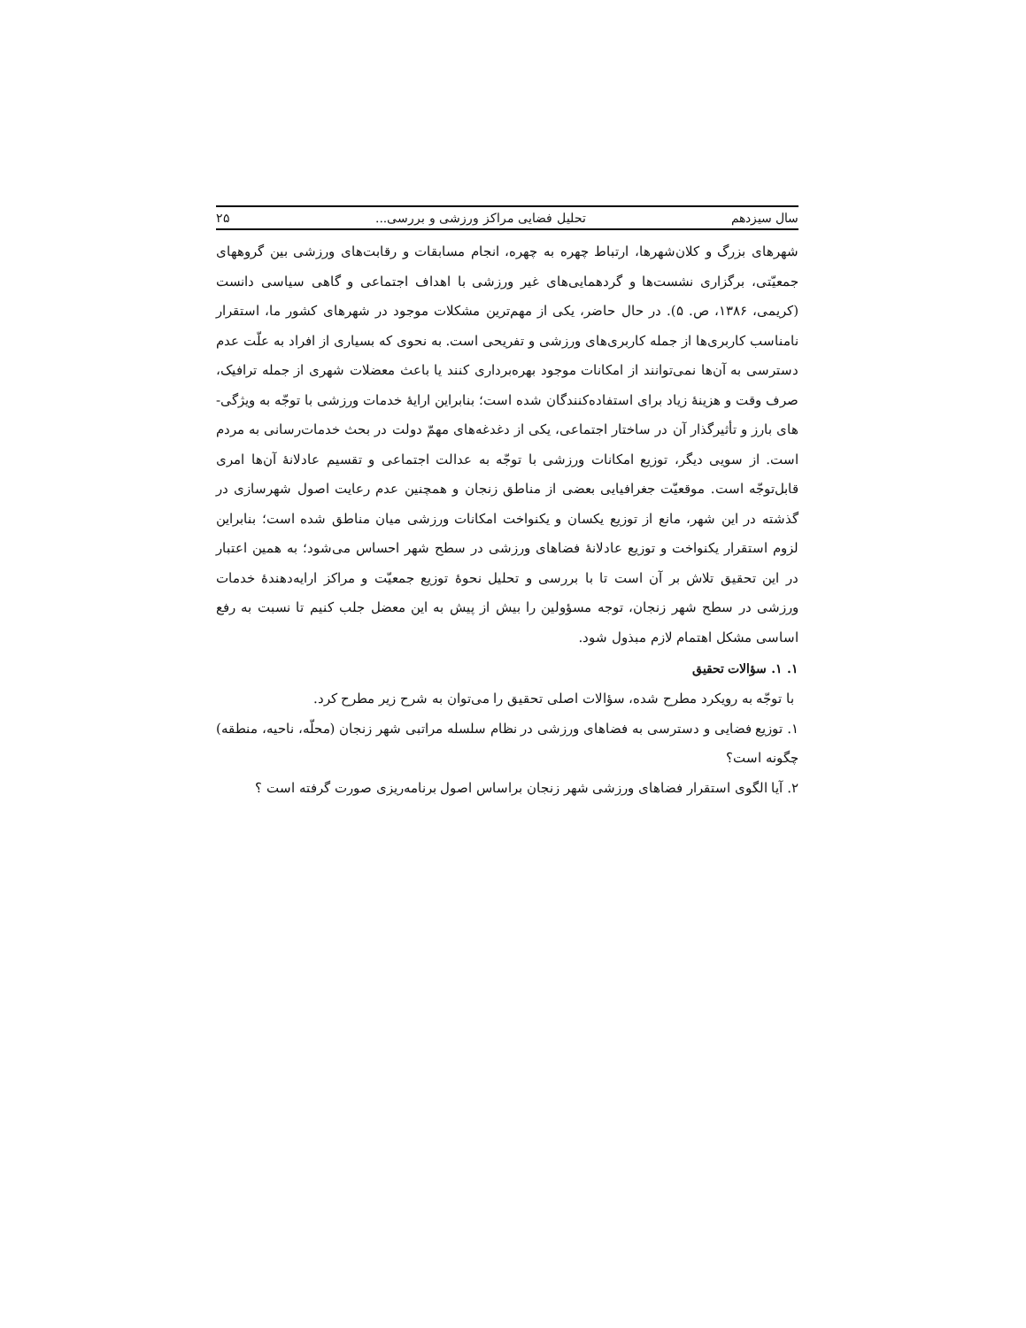سال سیزدهم تحلیل فضایی مراکز ورزشی و بررسی... ۲۵
شهرهای بزرگ و کلان‌شهرها، ارتباط چهره به چهره، انجام مسابقات و رقابت‌های ورزشی بین گروههای جمعیّتی، برگزاری نشست‌ها و گردهمایی‌های غیر ورزشی با اهداف اجتماعی و گاهی سیاسی دانست (کریمی، ۱۳۸۶، ص. ۵). در حال حاضر، یکی از مهم‌ترین مشکلات موجود در شهرهای کشور ما، استقرار نامناسب کاربری‌ها از جمله کاربری‌های ورزشی و تفریحی است. به نحوی که بسیاری از افراد به علّت عدم دسترسی به آن‌ها نمی‌توانند از امکانات موجود بهره‌برداری کنند یا باعث معضلات شهری از جمله ترافیک، صرف وقت و هزینهٔ زیاد برای استفاده‌کنندگان شده است؛ بنابراین ارایهٔ خدمات ورزشی با توجّه به ویژگی-های بارز و تأثیرگذار آن در ساختار اجتماعی، یکی از دغدغه‌های مهمّ دولت در بحث خدمات‌رسانی به مردم است. از سویی دیگر، توزیع امکانات ورزشی با توجّه به عدالت اجتماعی و تقسیم عادلانهٔ آن‌ها امری قابل‌توجّه است. موقعیّت جغرافیایی بعضی از مناطق زنجان و همچنین عدم رعایت اصول شهرسازی در گذشته در این شهر، مانع از توزیع یکسان و یکنواخت امکانات ورزشی میان مناطق شده است؛ بنابراین لزوم استقرار یکنواخت و توزیع عادلانهٔ فضاهای ورزشی در سطح شهر احساس می‌شود؛ به همین اعتبار در این تحقیق تلاش بر آن است تا با بررسی و تحلیل نحوهٔ توزیع جمعیّت و مراکز ارایه‌دهندهٔ خدمات ورزشی در سطح شهر زنجان، توجه مسؤولین را بیش از پیش به این معضل جلب کنیم تا نسبت به رفع اساسی مشکل اهتمام لازم مبذول شود.
۱. ۱. سؤالات تحقیق
با توجّه به رویکرد مطرح شده، سؤالات اصلی تحقیق را می‌توان به شرح زیر مطرح کرد.
۱. توزیع فضایی و دسترسی به فضاهای ورزشی در نظام سلسله مراتبی شهر زنجان (محلّه، ناحیه، منطقه) چگونه است؟
۲. آیا الگوی استقرار فضاهای ورزشی شهر زنجان براساس اصول برنامه‌ریزی صورت گرفته است ؟